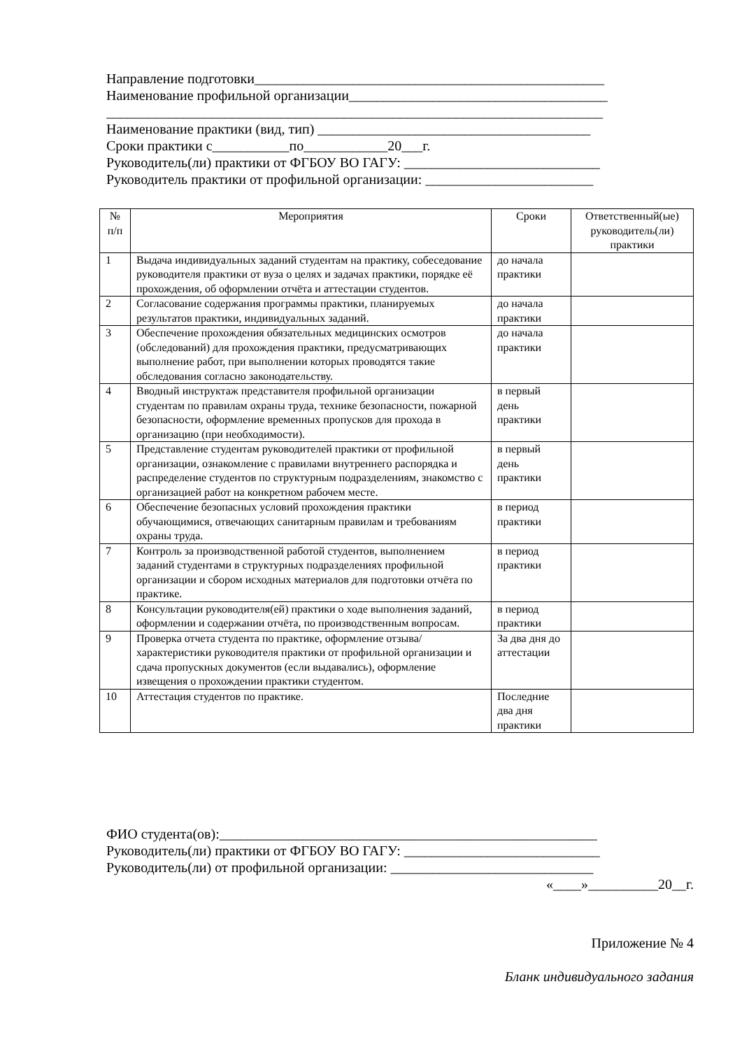Направление подготовки__________________________________________________
Наименование профильной организации_____________________________________
_______________________________________________________________________
Наименование практики (вид, тип) _______________________________________
Сроки практики с___________по____________20___г.
Руководитель(ли) практики от ФГБОУ ВО ГАГУ: ____________________________
Руководитель практики от профильной организации: ________________________
| № п/п | Мероприятия | Сроки | Ответственный(ые) руководитель(ли) практики |
| --- | --- | --- | --- |
| 1 | Выдача индивидуальных заданий студентам на практику, собеседование руководителя практики от вуза о целях и задачах практики, порядке её прохождения, об оформлении отчёта и аттестации студентов. | до начала практики | |
| 2 | Согласование содержания программы практики, планируемых результатов практики, индивидуальных заданий. | до начала практики | |
| 3 | Обеспечение прохождения обязательных медицинских осмотров (обследований) для прохождения практики, предусматривающих выполнение работ, при выполнении которых проводятся такие обследования согласно законодательству. | до начала практики | |
| 4 | Вводный инструктаж представителя профильной организации студентам по правилам охраны труда, технике безопасности, пожарной безопасности, оформление временных пропусков для прохода в организацию (при необходимости). | в первый день практики | |
| 5 | Представление студентам руководителей практики от профильной организации, ознакомление с правилами внутреннего распорядка и распределение студентов по структурным подразделениям, знакомство с организацией работ на конкретном рабочем месте. | в первый день практики | |
| 6 | Обеспечение безопасных условий прохождения практики обучающимися, отвечающих санитарным правилам и требованиям охраны труда. | в период практики | |
| 7 | Контроль за производственной работой студентов, выполнением заданий студентами в структурных подразделениях профильной организации и сбором исходных материалов для подготовки отчёта по практике. | в период практики | |
| 8 | Консультации руководителя(ей) практики о ходе выполнения заданий, оформлении и содержании отчёта, по производственным вопросам. | в период практики | |
| 9 | Проверка отчета студента по практике, оформление отзыва/характеристики руководителя практики от профильной организации и сдача пропускных документов (если выдавались), оформление извещения о прохождении практики студентом. | За два дня до аттестации | |
| 10 | Аттестация студентов по практике. | Последние два дня практики | |
ФИО студента(ов):______________________________________________________
Руководитель(ли) практики от ФГБОУ ВО ГАГУ: ____________________________
Руководитель(ли) от профильной организации: _____________________________
«____»__________20__г.
Приложение № 4
Бланк индивидуального задания